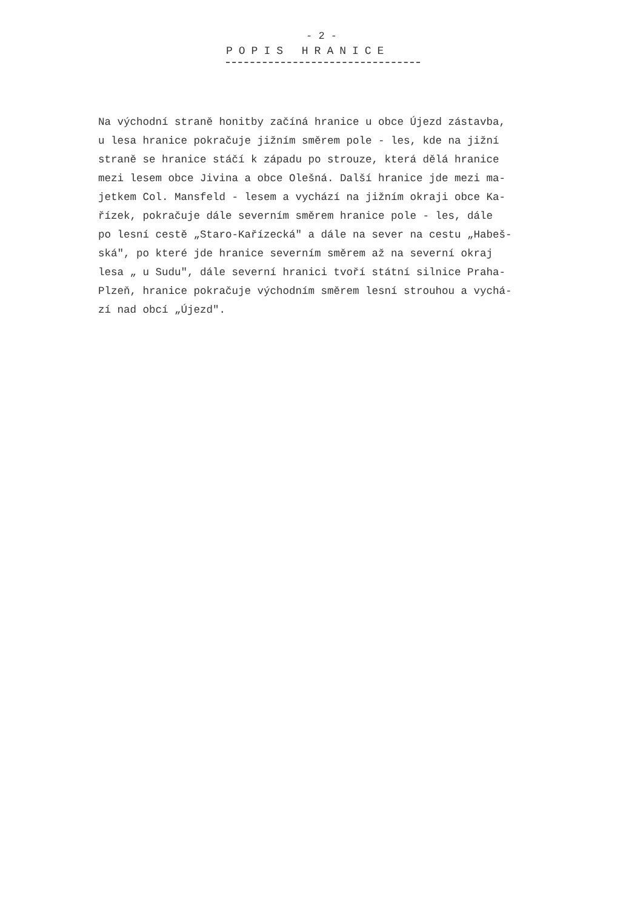- 2 -
POPIS HRANICE
Na východní straně honitby začíná hranice u obce Újezd zástavba,
u lesa hranice pokračuje jižním směrem pole - les, kde na jižní
straně se hranice stáčí k západu po strouze, která dělá hranice
mezi lesem obce Jivina a obce Olešná. Další hranice jde mezi ma-
jetkem Col. Mansfeld - lesem a vychází na jižním okraji obce Ka-
řízek, pokračuje dále severním směrem hranice pole - les, dále
po lesní cestě „Staro-Kařízecká" a dále na sever na cestu „Habeš-
ská", po které jde hranice severním směrem až na severní okraj
lesa „ u Sudu", dále severní hranici tvoří státní silnice Praha-
Plzeň, hranice pokračuje východním směrem lesní strouhou a vychá-
zí nad obcí „Újezd".